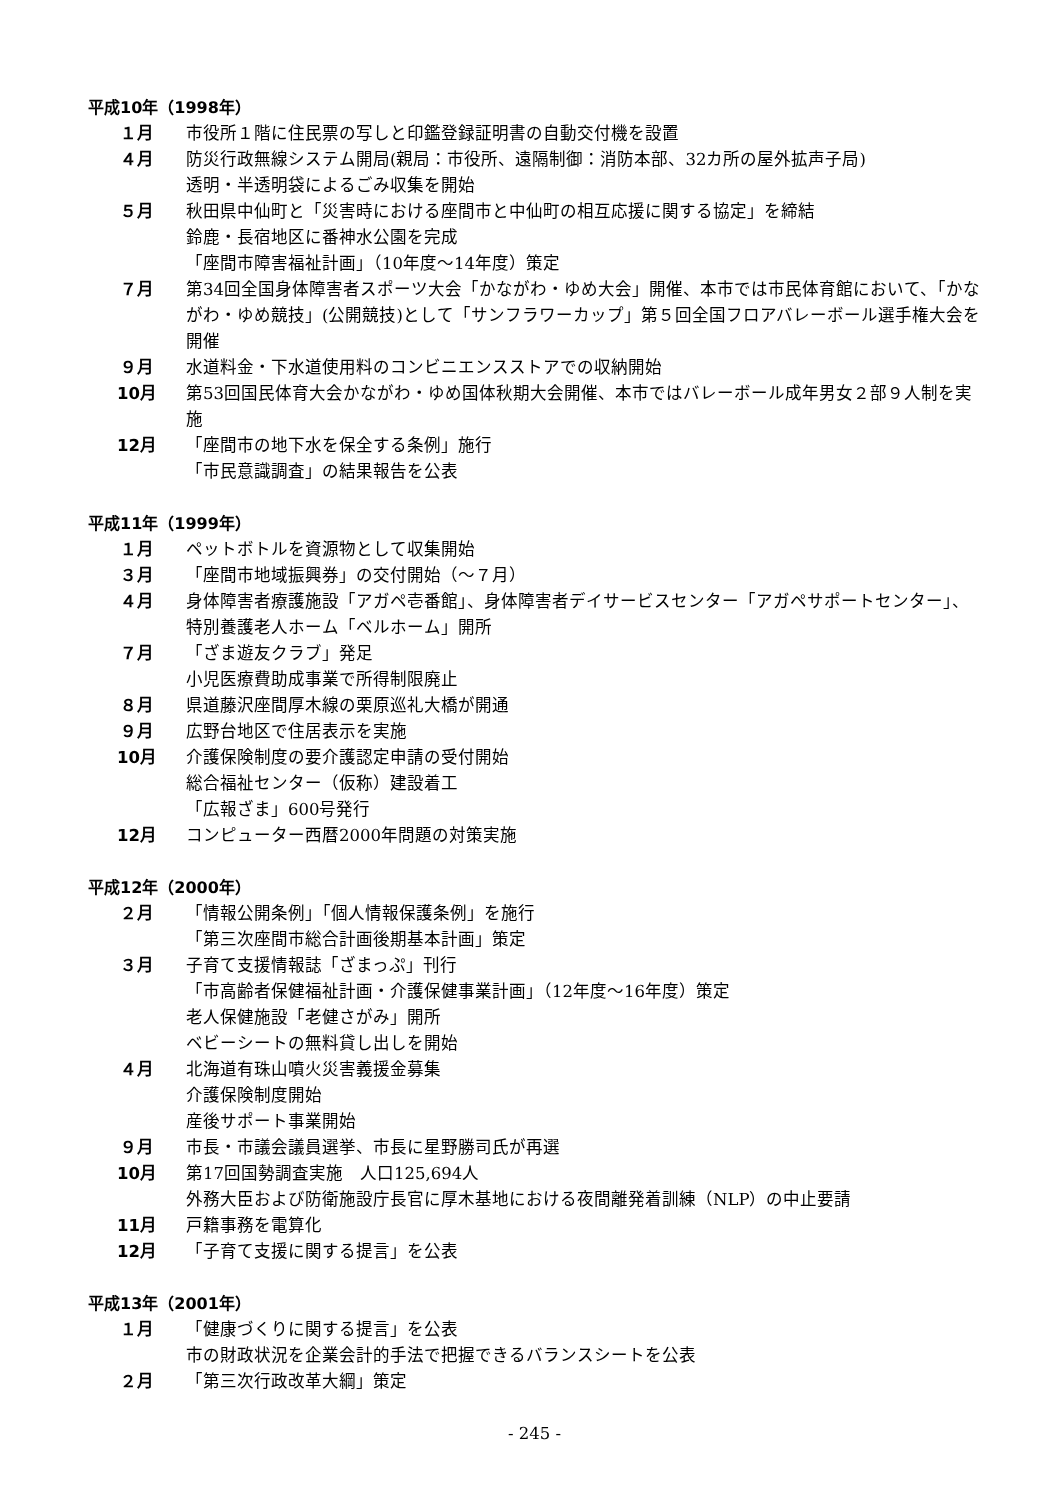平成10年（1998年）
１月 市役所１階に住民票の写しと印鑑登録証明書の自動交付機を設置
４月 防災行政無線システム開局(親局：市役所、遠隔制御：消防本部、32カ所の屋外拡声子局)
透明・半透明袋によるごみ収集を開始
５月 秋田県中仙町と「災害時における座間市と中仙町の相互応援に関する協定」を締結
鈴鹿・長宿地区に番神水公園を完成
「座間市障害福祉計画」（10年度～14年度）策定
７月 第34回全国身体障害者スポーツ大会「かながわ・ゆめ大会」開催、本市では市民体育館において、「かながわ・ゆめ競技」(公開競技)として「サンフラワーカップ」第５回全国フロアバレーボール選手権大会を開催
９月 水道料金・下水道使用料のコンビニエンスストアでの収納開始
10月 第53回国民体育大会かながわ・ゆめ国体秋期大会開催、本市ではバレーボール成年男女２部９人制を実施
12月 「座間市の地下水を保全する条例」施行
「市民意識調査」の結果報告を公表
平成11年（1999年）
１月 ペットボトルを資源物として収集開始
３月 「座間市地域振興券」の交付開始（～７月）
４月 身体障害者療護施設「アガペ壱番館」、身体障害者デイサービスセンター「アガペサポートセンター」、特別養護老人ホーム「ベルホーム」開所
７月 「ざま遊友クラブ」発足
小児医療費助成事業で所得制限廃止
８月 県道藤沢座間厚木線の栗原巡礼大橋が開通
９月 広野台地区で住居表示を実施
10月 介護保険制度の要介護認定申請の受付開始
総合福祉センター（仮称）建設着工
「広報ざま」600号発行
12月 コンピューター西暦2000年問題の対策実施
平成12年（2000年）
２月 「情報公開条例」「個人情報保護条例」を施行
「第三次座間市総合計画後期基本計画」策定
３月 子育て支援情報誌「ざまっぷ」刊行
「市高齢者保健福祉計画・介護保健事業計画」（12年度～16年度）策定
老人保健施設「老健さがみ」開所
ベビーシートの無料貸し出しを開始
４月 北海道有珠山噴火災害義援金募集
介護保険制度開始
産後サポート事業開始
９月 市長・市議会議員選挙、市長に星野勝司氏が再選
10月 第17回国勢調査実施　人口125,694人
外務大臣および防衛施設庁長官に厚木基地における夜間離発着訓練（NLP）の中止要請
11月 戸籍事務を電算化
12月 「子育て支援に関する提言」を公表
平成13年（2001年）
１月 「健康づくりに関する提言」を公表
市の財政状況を企業会計的手法で把握できるバランスシートを公表
２月 「第三次行政改革大綱」策定
- 245 -